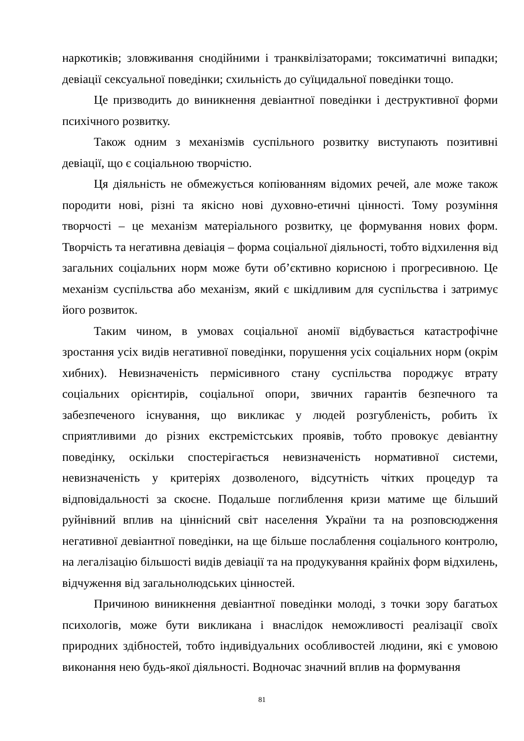наркотиків; зловживання снодійними і транквілізаторами; токсиматичні випадки; девіації сексуальної поведінки; схильність до суїцидальної поведінки тощо.
Це призводить до виникнення девіантної поведінки і деструктивної форми психічного розвитку.
Також одним з механізмів суспільного розвитку виступають позитивні девіації, що є соціальною творчістю.
Ця діяльність не обмежується копіюванням відомих речей, але може також породити нові, різні та якісно нові духовно-етичні цінності. Тому розуміння творчості – це механізм матеріального розвитку, це формування нових форм. Творчість та негативна девіація – форма соціальної діяльності, тобто відхилення від загальних соціальних норм може бути об’єктивно корисною і прогресивною. Це механізм суспільства або механізм, який є шкідливим для суспільства і затримує його розвиток.
Таким чином, в умовах соціальної аномії відбувається катастрофічне зростання усіх видів негативної поведінки, порушення усіх соціальних норм (окрім хибних). Невизначеність пермісивного стану суспільства породжує втрату соціальних орієнтирів, соціальної опори, звичних гарантів безпечного та забезпеченого існування, що викликає у людей розгубленість, робить їх сприятливими до різних екстремістських проявів, тобто провокує девіантну поведінку, оскільки спостерігається невизначеність нормативної системи, невизначеність у критеріях дозволеного, відсутність чітких процедур та відповідальності за скоєне. Подальше поглиблення кризи матиме ще більший руйнівний вплив на ціннісний світ населення України та на розповсюдження негативної девіантної поведінки, на ще більше послаблення соціального контролю, на легалізацію більшості видів девіації та на продукування крайніх форм відхилень, відчуження від загальнолюдських цінностей.
Причиною виникнення девіантної поведінки молоді, з точки зору багатьох психологів, може бути викликана і внаслідок неможливості реалізації своїх природних здібностей, тобто індивідуальних особливостей людини, які є умовою виконання нею будь-якої діяльності. Водночас значний вплив на формування
81